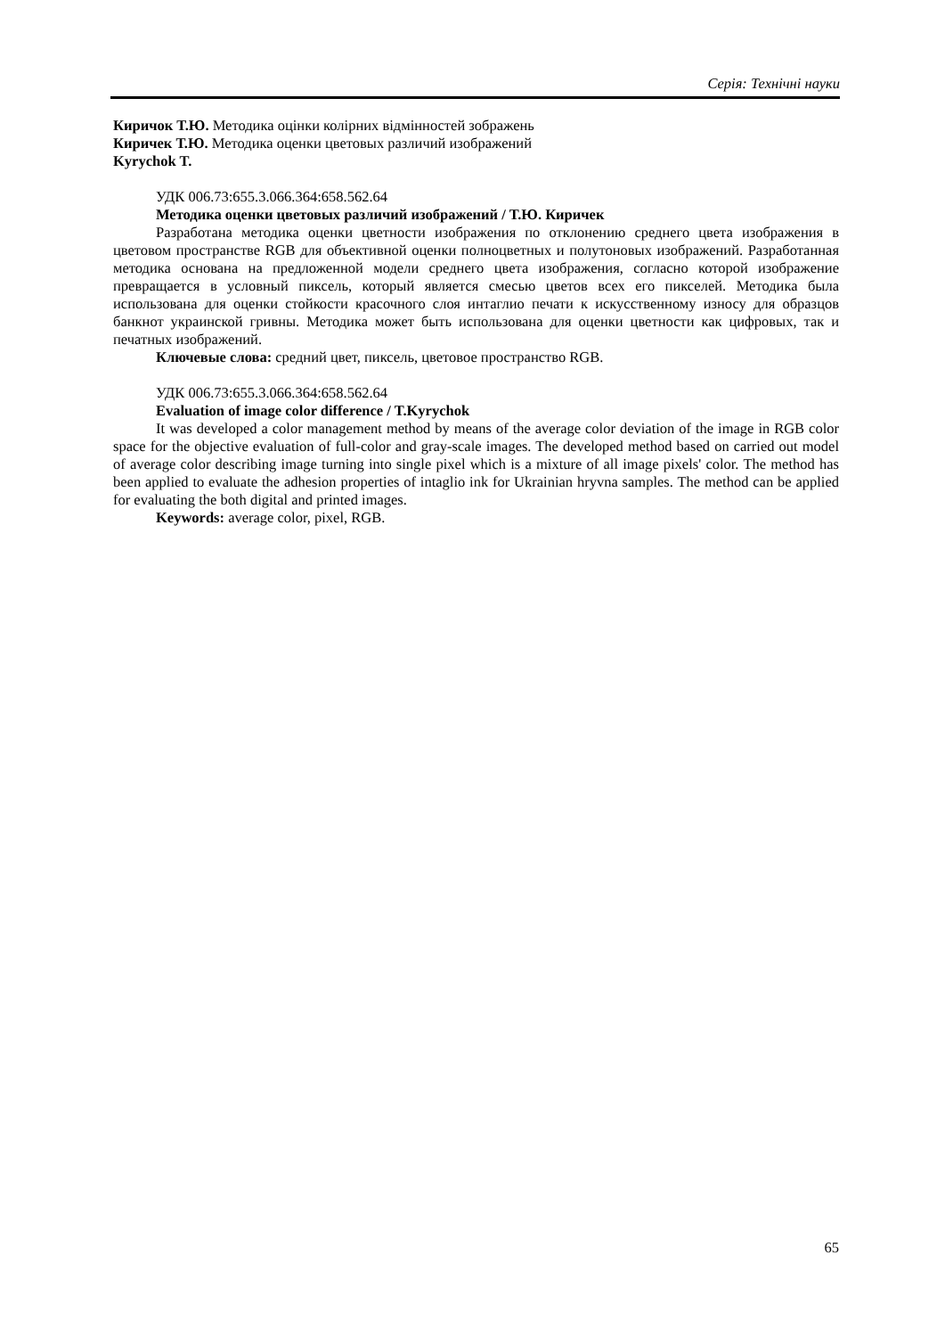Серія: Технічні науки
Киричок Т.Ю. Методика оцінки колірних відмінностей зображень
Киричек Т.Ю. Методика оценки цветовых различий изображений
Kyrychok T.
УДК 006.73:655.3.066.364:658.562.64
Методика оценки цветовых различий изображений / Т.Ю. Киричек
Разработана методика оценки цветности изображения по отклонению среднего цвета изображения в цветовом пространстве RGB для объективной оценки полноцветных и полутоновых изображений. Разработанная методика основана на предложенной модели среднего цвета изображения, согласно которой изображение превращается в условный пиксель, который является смесью цветов всех его пикселей. Методика была использована для оценки стойкости красочного слоя интаглио печати к искусственному износу для образцов банкнот украинской гривны. Методика может быть использована для оценки цветности как цифровых, так и печатных изображений.
Ключевые слова: средний цвет, пиксель, цветовое пространство RGB.
УДК 006.73:655.3.066.364:658.562.64
Evaluation of image color difference / T.Kyrychok
It was developed a color management method by means of the average color deviation of the image in RGB color space for the objective evaluation of full-color and gray-scale images. The developed method based on carried out model of average color describing image turning into single pixel which is a mixture of all image pixels' color. The method has been applied to evaluate the adhesion properties of intaglio ink for Ukrainian hryvna samples. The method can be applied for evaluating the both digital and printed images.
Keywords: average color, pixel, RGB.
65